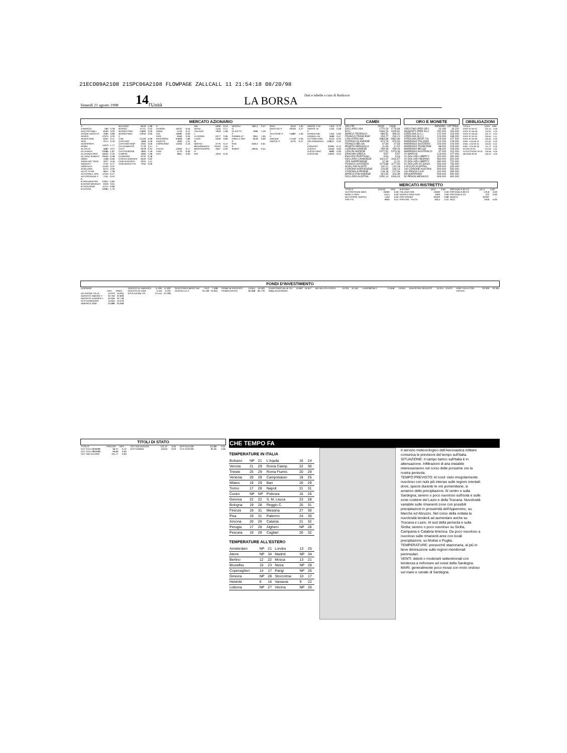21ECO09A2108 21SPC06A2108 FLOWPAGE ZALLCALL 11 21:54:18 08/20/98
Venerdì 21 agosto 1998 14 l'Unità LA BORSA Dati e tabelle a cura di Radiocor
MERCATO AZIONARIO
| A | | |
| A MARCIA | 590 | -3,28 |
| ACQ POTABILI | 6530 | 0,00 |
| ACQUE NICOLAY | 4285 | 0,89 |
| AEDES | 12375 | 0,20 |
| AEDES RNC | 6307 | 0,11 |
| AEM | 2274 | 0,40 |
| AEROPORTI ROMA | 11913 | -1,77 |
| ALITALIA | 5882 | 0,27 |
| ALLEANZA | 22986 | -1,87 |
| ALLEANZA RNC | 16632 | -2,20 |
| ALLIANZ SUBALP | 20050 | -0,08 |
| AMGA | 1358 | -0,66 |
| ANSALDO TRAS | 3227 | 0,56 |
| ARQUATI | 2742 | 0,77 |
| ASSITALIA | 11535 | 0,37 |
| AUSILIARE | 6474 | 0,00 |
| AUTO TO-MI | 9657 | 1,38 |
| AUTOGRILL SPA | 12110 | -0,47 |
| AUTOSTRADE P | 7451 | -0,52 |
| B | | |
| B AGR MANTOV | 27847 | -0,82 |
| B DESIO-BRIANZA | 6340 | 0,91 |
| B FIDEURAM | 11474 | -0,89 |
| B INTESA | 10084 | -1,70 |
| BULGARI | 8440 | -1,96 |
| BURGO | 11741 | -2,52 |
| BURGO PRIV | 14800 | 0,00 |
| BURGO RNC | 13250 | 0,00 |
| C | | |
| CAB | 21129 | 0,09 |
| CAFFARO | 1968 | 0,46 |
| CAFFARO RISP | 2205 | 0,00 |
| CALCEMENTO | 2778 | 0,11 |
| CALP | 6378 | -0,34 |
| CALTAGIRONE | 1800 | -1,59 |
| CAMFIN | 4000 | -1,96 |
| CARRARO | 9732 | -0,48 |
| CASTELGARDEN | 6540 | -2,62 |
| CEM AUGUSTA | 3225 | 1,51 |
| CEM BARLETTA | 7250 | 0,00 |
| E | | |
| EDISON | 16237 | -0,55 |
| EMAK | 5740 | 0,12 |
| ENI | 10682 | -0,60 |
| ERG | 6560 | 0,35 |
| ERICSSON | 94969 | -1,86 |
| ESAOTE | 4900 | -1,01 |
| ESPRESSO | 12263 | -2,43 |
| F | | |
| FALCK | 12950 | 0,17 |
| FIAR | 5770 | 0,00 |
| FIAT | 6851 | -3,00 |
| INA | 5636 | -0,53 |
| INTEK | 1445 | -2,17 |
| ITALGAS | 7818 | -1,08 |
| L | | |
| LA DORIA | 6277 | 2,95 |
| LAZIO | 5349 | 0,85 |
| M | | |
| MAFFEI | 2775 | 0,47 |
| MEDIOBANCA | 23764 | -1,64 |
| MONTEDISON | 2057 | -2,00 |
| N | | |
| NAI | 4010 | -0,45 |
| NECCHI | 962,4 | -2,57 |
| O | | |
| OLIVETTI | 4096 | -1,59 |
| P | | |
| PARMALAT | 2961 | -1,95 |
| PIRELLI SPA | 5649 | -0,69 |
| R | | |
| RAS | 25914 | -0,61 |
| S | | |
| SABAF | 16645 | -0,54 |
| SADI | 5010 | -1,05 |
| SAES GETT | 20529 | 5,27 |
| T | | |
| TELECOM IT | 14882 | -1,94 |
| U | | |
| UNICEM | 17449 | 0,35 |
| UNIPOL P | 5276 | -0,47 |
| UNIPOL P W | 1319 | -2,73 |
| UNIPOL W | 1435 | -2,58 |
| V | | |
| VIANINI IND | 1345 | 0,00 |
| VIANINI LAV | 4689 | 0,47 |
| VITTORIA ASS | 9143 | -0,23 |
| VOLKSWAGEN | 148627 | 0,32 |
| Z | | |
| ZIGNAGO | 20395 | -0,75 |
| ZUCCHI | 15550 | 0,00 |
| ZUCCHI RNC | 8980 | 0,00 |
| ZUCCHINI | 13503 | 0,24 |
CAMBI
| VALUTA | 20/08 | 19/08 |
| --- | --- | --- |
| DOLLARO USA | 1770,29 | 1776,84 |
| ECU | 1946,26 | 1945,82 |
| MARCO TEDESCO | 986,51 | 986,31 |
| FRANCO FRANCESE | 294,27 | 294,21 |
| LIRA STERLINA | 2883,98 | 2881,86 |
| FIORINO OLANDESE | 874,78 | 874,60 |
| FRANCO BELGA | 47,84 | 47,83 |
| PESETA SPAGNOLA | 11,63 | 11,62 |
| CORONA DANESE | 259,08 | 259,04 |
| LIRA IRLANDESE | 2472,92 | 2473,36 |
| DRACMA GRECA | 5,87 | 5,87 |
| ESCUDO PORTOGH. | 9,64 | 9,64 |
| DOLLARO CANADESE | 1161,07 | 1160,57 |
| YEN GIAPPONESE | 12,48 | 12,31 |
| FRANCO SVIZZERO | 1175,88 | 1177,50 |
| SCELLINO AUSTR. | 140,21 | 140,18 |
| CORONA NORVEGESE | 229,85 | 230,13 |
| CORONA SVEDESE | 218,18 | 217,66 |
| MARCO FINLANDESE | 324,45 | 324,39 |
| DOLLARO AUSTRAL. | 1050,14 | 1063,44 |
ORO E MONETE
| | DENARO | LETTERA |
| --- | --- | --- |
| ORO FINO (PER GR.) | 16.180 | 16.220 |
| ARGENTO (PER KG.) | 292.000 | 294.000 |
| STERLINA (V.C.) | 122.000 | 126.000 |
| STERLINA (N.C.) | 124.000 | 138.000 |
| STERLINA (POST.74) | 123.000 | 127.000 |
| MARENGO ITALIANO | 114.000 | 118.000 |
| MARENGO SVIZZERO | 100.000 | 104.000 |
| MARENGO FRANCESE | 98.000 | 103.000 |
| MARENGO BELGA | 98.000 | 103.000 |
| MARENGO AUSTRIACO | 97.000 | 102.000 |
| 20 MARCHI | 123.000 | 127.000 |
| 10 DOLLARI LIBERTY | 420.000 | 440.000 |
| 10 DOLLARI INDIANO | 560.000 | 620.000 |
| 20 DOLLARI LIBERTY | 680.000 | 720.000 |
| 20 DOLLARI ST.GAUD. | 690.000 | 730.000 |
| 4 DUCATI AUSTRIA | 295.000 | 315.000 |
| 100 CORONE AUSTRIA | 500.000 | 530.000 |
| 100 PESOS CILE | 310.000 | 345.000 |
| KRUGERRAND | 509.000 | 540.000 |
| 50 PESOS MESSICO | 609.000 | 640.000 |
OBBLIGAZIONI
| TITOLO | OGGI | DIFF. |
| --- | --- | --- |
| ENTE FS 90-01 | 102,10 | 0,09 |
| ENTE FS 94-04 | 118,90 | 0,20 |
| ENTE FS 94-04 | 102,73 | 0,02 |
| ENTE FS 92-00 | 100,66 | 0,11 |
| ENTE FS 89-99 | 100,40 | -0,05 |
| ENEL 1 EM 86-01 | 101,40 | -0,20 |
| ENEL 1 EM 93-01 | 103,05 | -0,02 |
| ENEL 2 EM 85-00 | 111,70 | 0,00 |
| IRI IND 85-00 | 101,95 | 0,32 |
| AUTOSTRADE 93-00 | 100,94 | -0,06 |
| MEDIOB 89-99 | 105,20 | 0,00 |
MERCATO RISTRETTO
| TITOLO | CHIUS. | VAR. | IFIS PRIV | 1670 | 0,00 | POP.EMILIA 02 CV | 167,5 | 0,00 |
| --- | --- | --- | --- | --- | --- | --- | --- | --- |
| AUTOSTRADE MER. | 26000 | 0,00 | ITALIANA ASS | 19000 | 0,00 | POP.EMILIA 99 CV | 176,9 | 0,00 |
| BASE H PRIV | 145,5 | 0,00 | NAPOLETANA GAS | 4000 | 0,00 | POP.EMILIA CV | 222 | 0,00 |
| BCA POPOL NAPOLI | 1450 | 0,00 | POP CREMA | 92500 | -0,86 | SANITA' | SOSP. | --- |
| FRETTE | 9950 | 0,51 | POP.CRE. 7% CV | 160,5 | 0,31 | SICC | 2550 | 0,00 |
FONDI D'INVESTIMENTO
| AZIONARI | | |
| | IERI | PREC. |
| AD AZIONI ITALIA | 10.970 | 10.934 |
| ADRIATIC AMERIC F | 32.750 | 32.828 |
| ADRIATIC EUROPE F | 32.926 | 32.748 |
| ALPI AZIONARIO | 15.654 | 15.579 |
| AMERICA 2000 | 25.886 | 25.958 |
| DUCATO AZ AMERICA | 11.934 | 11.920 |
| DUCATO AZ ASIA | 5.454 | 5.225 |
| EPTA AZIONI ITA | 24.441 | 24.338 |
| GESTICRED MERC EM | 7.612 | 7.598 |
| GESTIELLE A | 25.169 | 25.004 |
| PRIME M PACIFICO | 19.651 | 19.293 |
| PRIMECAPITAL | 85.968 | 85.778 |
| CARIFONDO BLUE CH | 16.687 | 16.647 |
| OBBLIGAZIONARI | | |
| BN VALUTA FORTE | 10.201 | 10.181 |
| EUROMONEY | 13.658 | 13.654 |
| INVESTIRE REDDITO | 10.675 | 10.673 |
| RISP ITALIA COR | 20.309 | 20.305 |
| ESTERI | | |
TITOLI DI STATO
| TITOLO | PREZZO | DIFF. |
| --- | --- | --- |
| CCT ECU 26/09/98 | 99,37 | 0,12 |
| CCT ECU 28/09/98 | 99,83 | 0,00 |
| CCT IND 01/12/02 | 101,77 | 0,00 |
| CCT IND 01/01/03 | 101,37 | 0,05 |
| BTP 01/06/01 | 119,62 | -0,03 |
| BTP 01/11/00 | 112,88 | 0,01 |
| CTZ 31/07/00 | 92,36 | 0,06 |
CHE TEMPO FA
TEMPERATURE IN ITALIA
| Bolzano | NP | 21 | L'Aquila | 16 | 24 |
| Verona | 21 | 29 | Roma Ciamp. | 22 | 30 |
| Trieste | 25 | 29 | Roma Fiumic. | 20 | 29 |
| Venezia | 20 | 28 | Campobasso | 18 | 25 |
| Milano | 19 | 29 | Bari | 20 | 29 |
| Torino | 17 | 28 | Napoli | 21 | 31 |
| Cuneo | NP | NP | Potenza | 16 | 26 |
| Genova | 22 | 22 | S. M. Leuca | 23 | 28 |
| Bologna | 19 | 28 | Reggio C. | 25 | 31 |
| Firenze | 19 | 31 | Messina | 27 | 30 |
| Pisa | 19 | 31 | Palermo | 24 | 30 |
| Ancona | 20 | 26 | Catania | 21 | 32 |
| Perugia | 17 | 28 | Alghero | NP | 28 |
| Pescara | 19 | 28 | Cagliari | 20 | 32 |
TEMPERATURE ALL'ESTERO
| Amsterdam | NP | 21 | Londra | 13 | 25 |
| Atene | NP | 34 | Madrid | NP | 34 |
| Berlino | 12 | 22 | Mosca | 13 | 21 |
| Bruxelles | 10 | 23 | Nizza | NP | 28 |
| Copenaghen | 14 | 17 | Parigi | NP | 26 |
| Ginevra | NP | 28 | Stoccolma | 10 | 17 |
| Helsinki | 6 | 16 | Varsavia | 9 | 22 |
| Lisbona | NP | 27 | Vienna | NP | 26 |
Il servizio meteorologico dell'Aeronautica militare comunica le previsioni del tempo sull'Italia.
SITUAZIONE: il campo barico sull'Italia è in attenuazione. Infiltrazioni di aria instabile interesseranno nel corso delle prossime ore la nostra penisola.
TEMPO PREVISTO: Al nord: cielo irregolarmente nuvoloso con nubi più intense sulle regioni orientali dove, specie durante le ore pomeridiane, si avranno delle precipitazioni. Al centro e sulla Sardegna; sereno o poco nuvoloso sull'isola e sulle zone costiere del Lazio e della Toscana. Nuvolosità variabile sulle rimanenti zone con possibili precipitazioni in prossimità dell'Appennino, su Marche ed Abruzzo. Nel corso della nottata la nuvolosità tenderà ad aumentare anche su Toscana e Lazio. Al sud della penisola e sulla Sicilia; sereno o poco nuvoloso su Sicilia, Campania e Calabria tirrenica. Da poco nuvoloso a nuvoloso sulle rimanenti aree con locali precipitazioni, su Molise e Puglia.
TEMPERATURE: pressoché stazionaria, al più in lieve diminuzione sulle regioni meridionali peninsulari.
VENTI: deboli o moderarti settentrionali con tendenza a rinforzare ad ovest della Sardegna.
MARI: generalmente poco mossi con moto ondoso sul mare e canale di Sardegna.